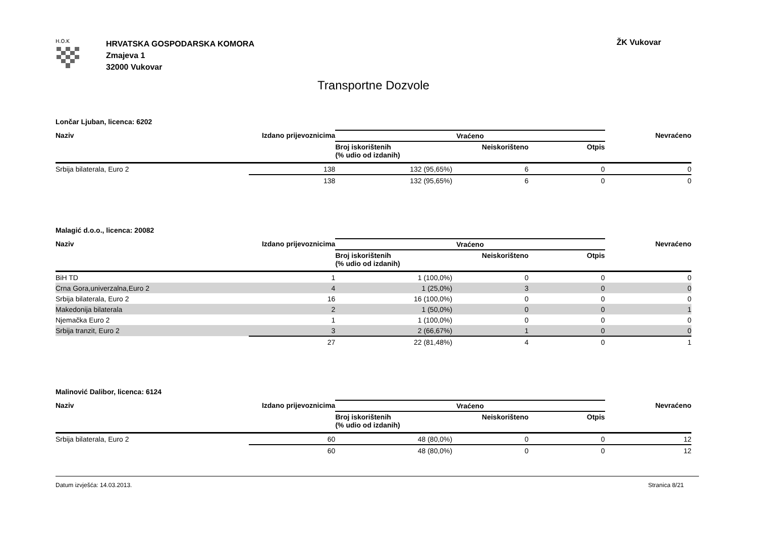H.O.K
HRVATSKA GOSPODARSKA KOMORA
Zmajeva 1
32000 Vukovar
ŽK Vukovar
Transportne Dozvole
Lončar Ljuban, licenca: 6202
| Naziv | Izdano prijevoznicima | Vraćeno | | | Nevraćeno |
| --- | --- | --- | --- | --- | --- |
| | | Broj iskorištenih (% udio od izdanih) | Neiskorišteno | Otpis | |
| Srbija bilaterala, Euro 2 | 138 | 132 (95,65%) | 6 | 0 | 0 |
| | 138 | 132 (95,65%) | 6 | 0 | 0 |
Malagić d.o.o., licenca: 20082
| Naziv | Izdano prijevoznicima | Vraćeno | | | Nevraćeno |
| --- | --- | --- | --- | --- | --- |
| | | Broj iskorištenih (% udio od izdanih) | Neiskorišteno | Otpis | |
| BiH TD | 1 | 1 (100,0%) | 0 | 0 | 0 |
| Crna Gora,univerzalna,Euro 2 | 4 | 1 (25,0%) | 3 | 0 | 0 |
| Srbija bilaterala, Euro 2 | 16 | 16 (100,0%) | 0 | 0 | 0 |
| Makedonija bilaterala | 2 | 1 (50,0%) | 0 | 0 | 1 |
| Njemačka Euro 2 | 1 | 1 (100,0%) | 0 | 0 | 0 |
| Srbija tranzit, Euro 2 | 3 | 2 (66,67%) | 1 | 0 | 0 |
| | 27 | 22 (81,48%) | 4 | 0 | 1 |
Malinović Dalibor, licenca: 6124
| Naziv | Izdano prijevoznicima | Vraćeno | | | Nevraćeno |
| --- | --- | --- | --- | --- | --- |
| | | Broj iskorištenih (% udio od izdanih) | Neiskorišteno | Otpis | |
| Srbija bilaterala, Euro 2 | 60 | 48 (80,0%) | 0 | 0 | 12 |
| | 60 | 48 (80,0%) | 0 | 0 | 12 |
Datum izvješća: 14.03.2013. Stranica 8/21